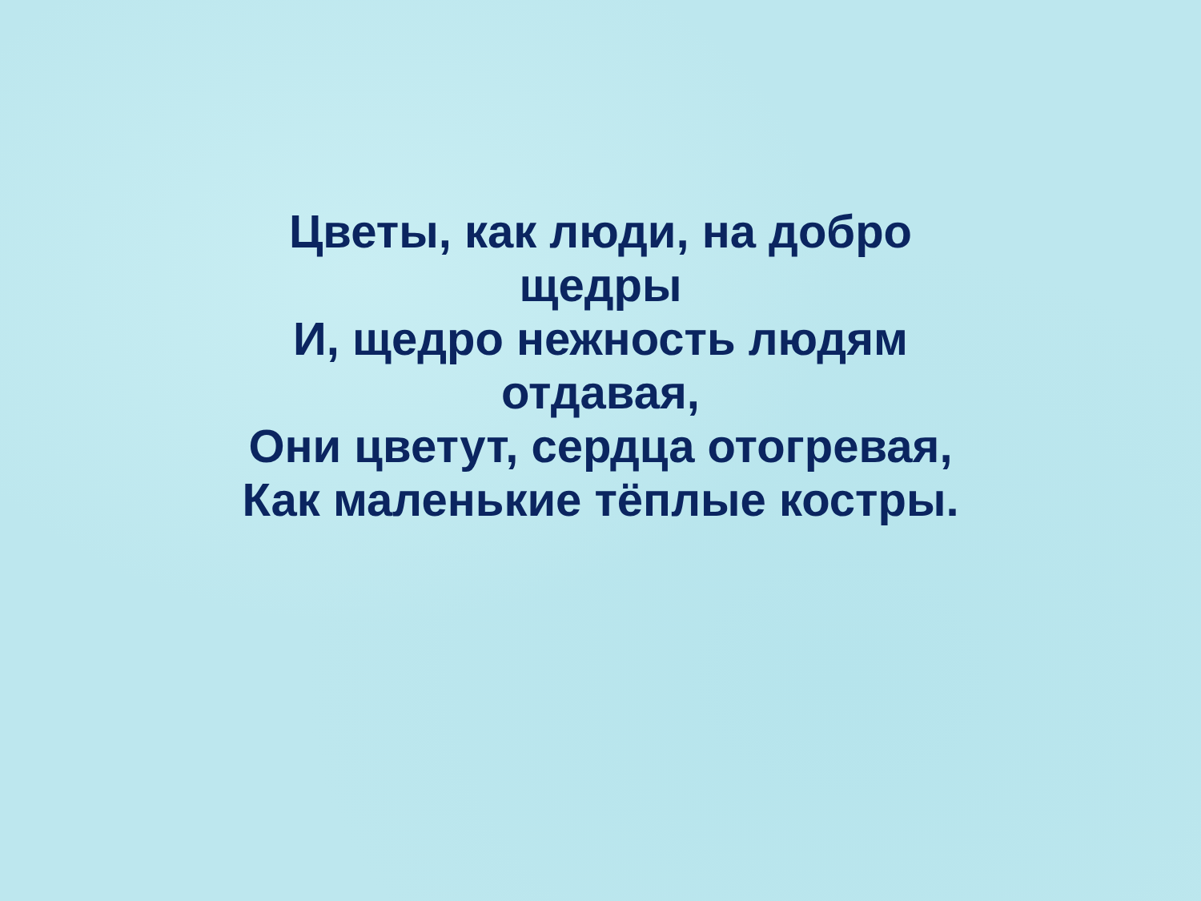Цветы, как люди, на добро
щедры
И, щедро нежность людям
отдавая,
Они цветут, сердца отогревая,
Как маленькие тёплые костры.